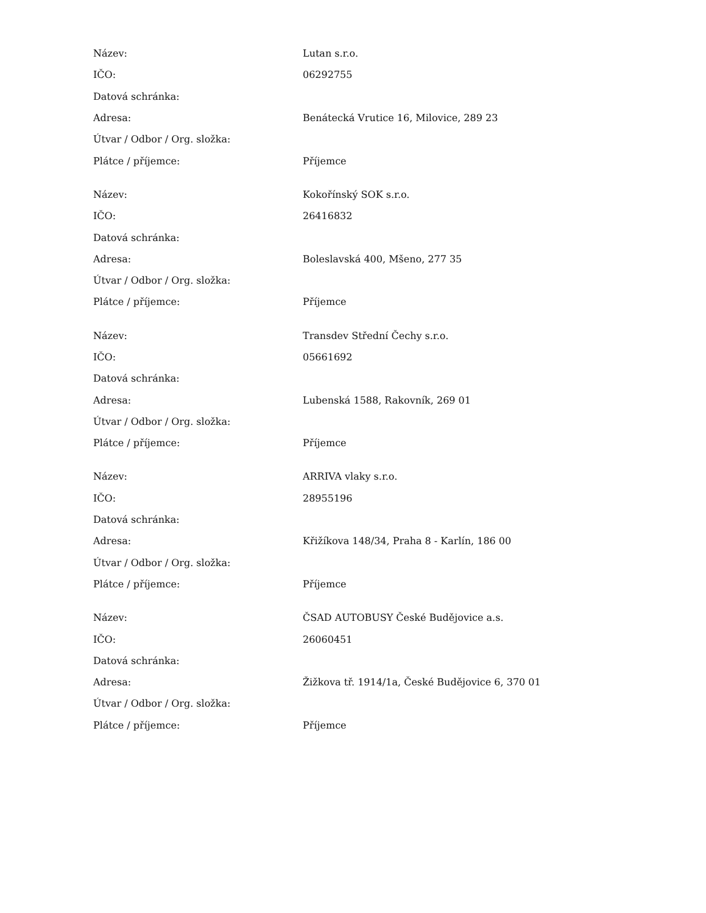| Název: | Lutan s.r.o. |
| IČO: | 06292755 |
| Datová schránka: | |
| Adresa: | Benátecká Vrutice 16, Milovice, 289 23 |
| Útvar / Odbor / Org. složka: | |
| Plátce / příjemce: | Příjemce |
| Název: | Kokořínský SOK s.r.o. |
| IČO: | 26416832 |
| Datová schránka: | |
| Adresa: | Boleslavská 400, Mšeno, 277 35 |
| Útvar / Odbor / Org. složka: | |
| Plátce / příjemce: | Příjemce |
| Název: | Transdev Střední Čechy s.r.o. |
| IČO: | 05661692 |
| Datová schránka: | |
| Adresa: | Lubenská 1588, Rakovník, 269 01 |
| Útvar / Odbor / Org. složka: | |
| Plátce / příjemce: | Příjemce |
| Název: | ARRIVA vlaky s.r.o. |
| IČO: | 28955196 |
| Datová schránka: | |
| Adresa: | Křižíkova 148/34, Praha 8 - Karlín, 186 00 |
| Útvar / Odbor / Org. složka: | |
| Plátce / příjemce: | Příjemce |
| Název: | ČSAD AUTOBUSY České Budějovice a.s. |
| IČO: | 26060451 |
| Datová schránka: | |
| Adresa: | Žižkova tř. 1914/1a, České Budějovice 6, 370 01 |
| Útvar / Odbor / Org. složka: | |
| Plátce / příjemce: | Příjemce |